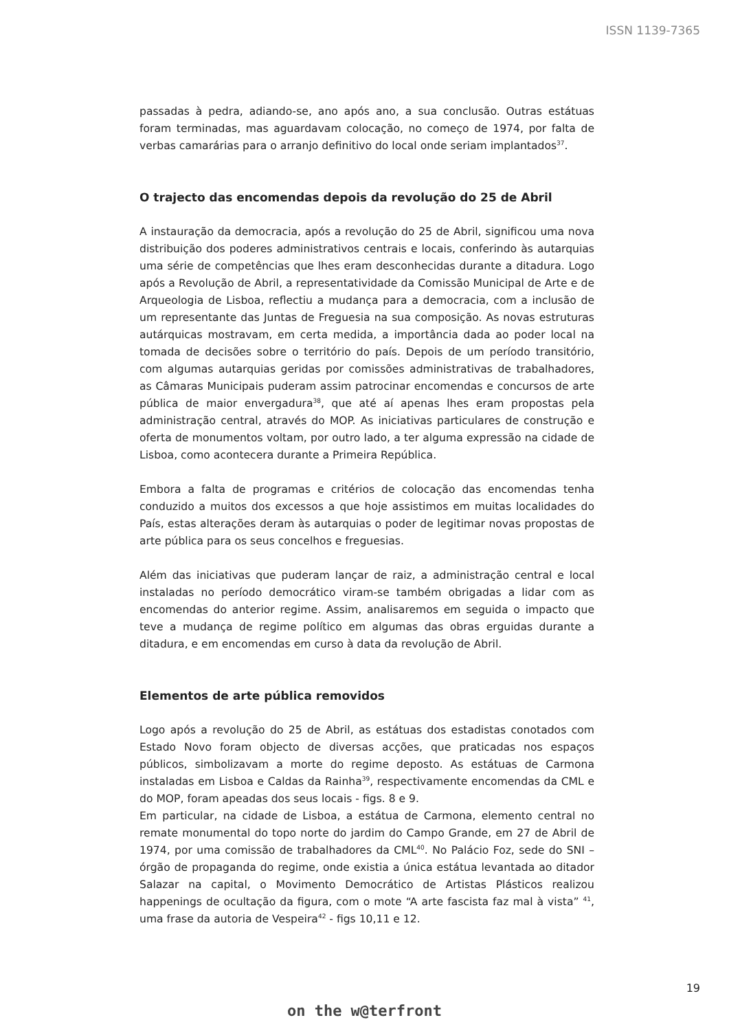ISSN 1139-7365
passadas à pedra, adiando-se, ano após ano, a sua conclusão. Outras estátuas foram terminadas, mas aguardavam colocação, no começo de 1974, por falta de verbas camarárias para o arranjo definitivo do local onde seriam implantados<sup>37</sup>.
O trajecto das encomendas depois da revolução do 25 de Abril
A instauração da democracia, após a revolução do 25 de Abril, significou uma nova distribuição dos poderes administrativos centrais e locais, conferindo às autarquias uma série de competências que lhes eram desconhecidas durante a ditadura. Logo após a Revolução de Abril, a representatividade da Comissão Municipal de Arte e de Arqueologia de Lisboa, reflectiu a mudança para a democracia, com a inclusão de um representante das Juntas de Freguesia na sua composição. As novas estruturas autárquicas mostravam, em certa medida, a importância dada ao poder local na tomada de decisões sobre o território do país. Depois de um período transitório, com algumas autarquias geridas por comissões administrativas de trabalhadores, as Câmaras Municipais puderam assim patrocinar encomendas e concursos de arte pública de maior envergadura<sup>38</sup>, que até aí apenas lhes eram propostas pela administração central, através do MOP. As iniciativas particulares de construção e oferta de monumentos voltam, por outro lado, a ter alguma expressão na cidade de Lisboa, como acontecera durante a Primeira República.
Embora a falta de programas e critérios de colocação das encomendas tenha conduzido a muitos dos excessos a que hoje assistimos em muitas localidades do País, estas alterações deram às autarquias o poder de legitimar novas propostas de arte pública para os seus concelhos e freguesias.
Além das iniciativas que puderam lançar de raiz, a administração central e local instaladas no período democrático viram-se também obrigadas a lidar com as encomendas do anterior regime. Assim, analisaremos em seguida o impacto que teve a mudança de regime político em algumas das obras erguidas durante a ditadura, e em encomendas em curso à data da revolução de Abril.
Elementos de arte pública removidos
Logo após a revolução do 25 de Abril, as estátuas dos estadistas conotados com Estado Novo foram objecto de diversas acções, que praticadas nos espaços públicos, simbolizavam a morte do regime deposto. As estátuas de Carmona instaladas em Lisboa e Caldas da Rainha<sup>39</sup>, respectivamente encomendas da CML e do MOP, foram apeadas dos seus locais - figs. 8 e 9.
Em particular, na cidade de Lisboa, a estátua de Carmona, elemento central no remate monumental do topo norte do jardim do Campo Grande, em 27 de Abril de 1974, por uma comissão de trabalhadores da CML<sup>40</sup>. No Palácio Foz, sede do SNI – órgão de propaganda do regime, onde existia a única estátua levantada ao ditador Salazar na capital, o Movimento Democrático de Artistas Plásticos realizou happenings de ocultação da figura, com o mote “A arte fascista faz mal à vista” <sup>41</sup>, uma frase da autoria de Vespeira<sup>42</sup> - figs 10,11 e 12.
19
on the w@terfront